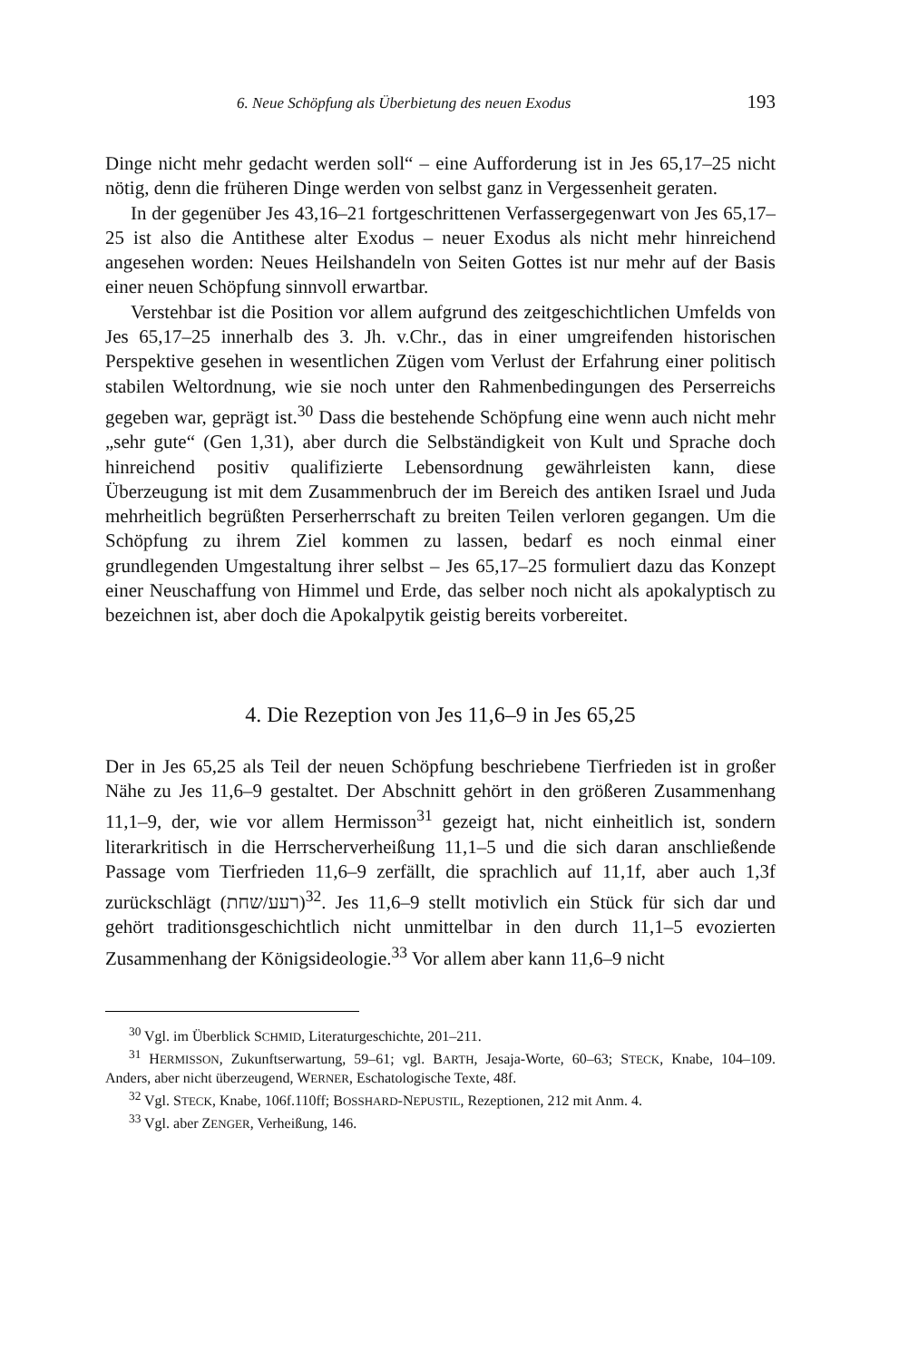6. Neue Schöpfung als Überbietung des neuen Exodus 193
Dinge nicht mehr gedacht werden soll“ – eine Aufforderung ist in Jes 65,17–25 nicht nötig, denn die früheren Dinge werden von selbst ganz in Vergessenheit geraten.
In der gegenüber Jes 43,16–21 fortgeschrittenen Verfassergegenwart von Jes 65,17–25 ist also die Antithese alter Exodus – neuer Exodus als nicht mehr hinreichend angesehen worden: Neues Heilshandeln von Seiten Gottes ist nur mehr auf der Basis einer neuen Schöpfung sinnvoll erwartbar.
Verstehbar ist die Position vor allem aufgrund des zeitgeschichtlichen Umfelds von Jes 65,17–25 innerhalb des 3. Jh. v.Chr., das in einer umgreifenden historischen Perspektive gesehen in wesentlichen Zügen vom Verlust der Erfahrung einer politisch stabilen Weltordnung, wie sie noch unter den Rahmenbedingungen des Perserreichs gegeben war, geprägt ist.<sup>30</sup> Dass die bestehende Schöpfung eine wenn auch nicht mehr „sehr gute“ (Gen 1,31), aber durch die Selbständigkeit von Kult und Sprache doch hinreichend positiv qualifizierte Lebensordnung gewährleisten kann, diese Überzeugung ist mit dem Zusammenbruch der im Bereich des antiken Israel und Juda mehrheitlich begrüßten Perserherrschaft zu breiten Teilen verloren gegangen. Um die Schöpfung zu ihrem Ziel kommen zu lassen, bedarf es noch einmal einer grundlegenden Umgestaltung ihrer selbst – Jes 65,17–25 formuliert dazu das Konzept einer Neuschaffung von Himmel und Erde, das selber noch nicht als apokalyptisch zu bezeichnen ist, aber doch die Apokalpytik geistig bereits vorbereitet.
4. Die Rezeption von Jes 11,6–9 in Jes 65,25
Der in Jes 65,25 als Teil der neuen Schöpfung beschriebene Tierfrieden ist in großer Nähe zu Jes 11,6–9 gestaltet. Der Abschnitt gehört in den größeren Zusammenhang 11,1–9, der, wie vor allem Hermisson<sup>31</sup> gezeigt hat, nicht einheitlich ist, sondern literarkritisch in die Herrscherverheißung 11,1–5 und die sich daran anschließende Passage vom Tierfrieden 11,6–9 zerfällt, die sprachlich auf 11,1f, aber auch 1,3f zurückschlägt (רעע/שחת)<sup>32</sup>. Jes 11,6–9 stellt motivlich ein Stück für sich dar und gehört traditionsgeschichtlich nicht unmittelbar in den durch 11,1–5 evozierten Zusammenhang der Königsideologie.<sup>33</sup> Vor allem aber kann 11,6–9 nicht
<sup>30</sup> Vgl. im Überblick SCHMID, Literaturgeschichte, 201–211.
<sup>31</sup> HERMISSON, Zukunftserwartung, 59–61; vgl. BARTH, Jesaja-Worte, 60–63; STECK, Knabe, 104–109. Anders, aber nicht überzeugend, WERNER, Eschatologische Texte, 48f.
<sup>32</sup> Vgl. STECK, Knabe, 106f.110ff; BOSSHARD-NEPUSTIL, Rezeptionen, 212 mit Anm. 4.
<sup>33</sup> Vgl. aber ZENGER, Verheißung, 146.